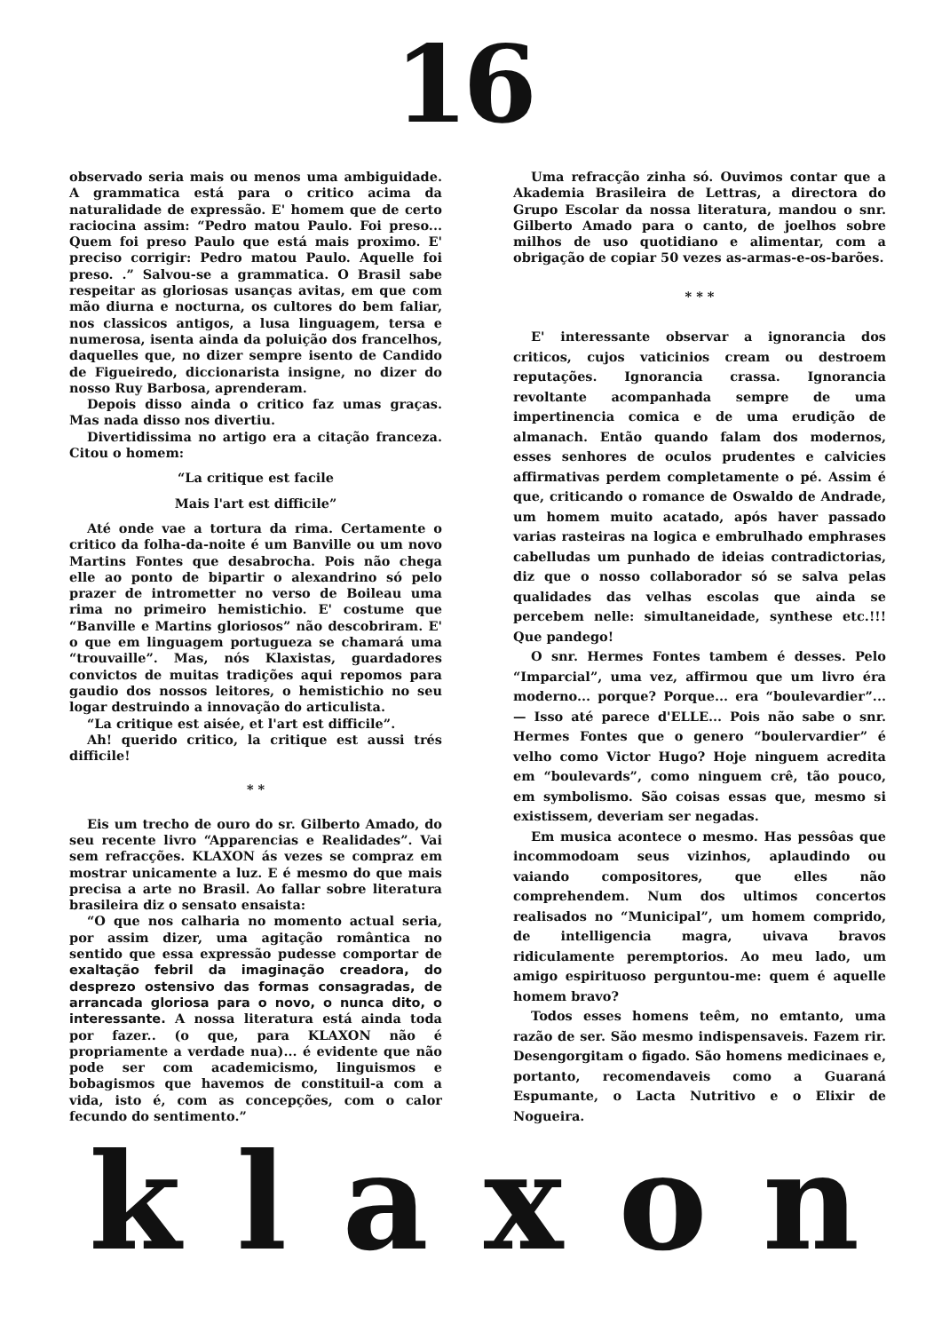16
observado seria mais ou menos uma ambiguidade. A grammatica está para o critico acima da naturalidade de expressão. E' homem que de certo raciocina assim: “Pedro matou Paulo. Foi preso... Quem foi preso Paulo que está mais proximo. E' preciso corrigir: Pedro matou Paulo. Aquelle foi preso. .” Salvou-se a grammatica. O Brasil sabe respeitar as gloriosas usanças avitas, em que com mão diurna e nocturna, os cultores do bem faliar, nos classicos antigos, a lusa linguagem, tersa e numerosa, isenta ainda da poluição dos francelhos, daquelles que, no dizer sempre isento de Candido de Figueiredo, diccionarista insigne, no dizer do nosso Ruy Barbosa, aprenderam.
Depois disso ainda o critico faz umas graças. Mas nada disso nos divertiu.
Divertidissima no artigo era a citação franceza. Citou o homem:
“La critique est facile
Mais l'art est difficile”
Até onde vae a tortura da rima. Certamente o critico da folha-da-noite é um Banville ou um novo Martins Fontes que desabrocha. Pois não chega elle ao ponto de bipartir o alexandrino só pelo prazer de intrometter no verso de Boileau uma rima no primeiro hemistichio. E' costume que “Banville e Martins gloriosos” não descobriram. E' o que em linguagem portugueza se chamará uma “trouvaille”. Mas, nós Klaxistas, guardadores convictos de muitas tradições aqui repomos para gaudio dos nossos leitores, o hemistichio no seu logar destruindo a innovação do articulista.
“La critique est aisée, et l'art est difficile”.
Ah! querido critico, la critique est aussi trés difficile!
* *
Eis um trecho de ouro do sr. Gilberto Amado, do seu recente livro “Apparencias e Realidades”. Vai sem refracções. KLAXON ás vezes se compraz em mostrar unicamente a luz. E é mesmo do que mais precisa a arte no Brasil. Ao fallar sobre literatura brasileira diz o sensato ensaista:
“O que nos calharia no momento actual seria, por assim dizer, uma agitação romântica no sentido que essa expressão pudesse comportar de exaltação febril da imaginação creadora, do desprezo ostensivo das formas consagradas, de arrancada gloriosa para o novo, o nunca dito, o interessante. A nossa literatura está ainda toda por fazer.. (o que, para KLAXON não é propriamente a verdade nua)... é evidente que não pode ser com academicismo, linguismos e bobagismos que havemos de constituil-a com a vida, isto é, com as concepções, com o calor fecundo do sentimento.”
Uma refracção zinha só. Ouvimos contar que a Akademia Brasileira de Lettras, a directora do Grupo Escolar da nossa literatura, mandou o snr. Gilberto Amado para o canto, de joelhos sobre milhos de uso quotidiano e alimentar, com a obrigação de copiar 50 vezes as-armas-e-os-barões.
* * *
E' interessante observar a ignorancia dos criticos, cujos vaticinios cream ou destroem reputações. Ignorancia crassa. Ignorancia revoltante acompanhada sempre de uma impertinencia comica e de uma erudição de almanach. Então quando falam dos modernos, esses senhores de oculos prudentes e calvicies affirmativas perdem completamente o pé. Assim é que, criticando o romance de Oswaldo de Andrade, um homem muito acatado, após haver passado varias rasteiras na logica e embrulhado emphrases cabelludas um punhado de ideias contradictorias, diz que o nosso collaborador só se salva pelas qualidades das velhas escolas que ainda se percebem nelle: simultaneidade, synthese etc.!!! Que pandego!
O snr. Hermes Fontes tambem é desses. Pelo “Imparcial”, uma vez, affirmou que um livro éra moderno... porque? Porque... era “boulevardier”... — Isso até parece d'ELLE... Pois não sabe o snr. Hermes Fontes que o genero “boulervardier” é velho como Victor Hugo? Hoje ninguem acredita em “boulevards”, como ninguem crê, tão pouco, em symbolismo. São coisas essas que, mesmo si existissem, deveriam ser negadas.
Em musica acontece o mesmo. Has pessôas que incommodoam seus vizinhos, aplaudindo ou vaiando compositores, que elles não comprehendem. Num dos ultimos concertos realisados no “Municipal”, um homem comprido, de intelligencia magra, uivava bravos ridiculamente peremptorios. Ao meu lado, um amigo espirituoso perguntou-me: quem é aquelle homem bravo?
Todos esses homens teêm, no emtanto, uma razão de ser. São mesmo indispensaveis. Fazem rir. Desengorgitam o figado. São homens medicinaes e, portanto, recomendaveis como a Guaraná Espumante, o Lacta Nutritivo e o Elixir de Nogueira.
k l a x o n